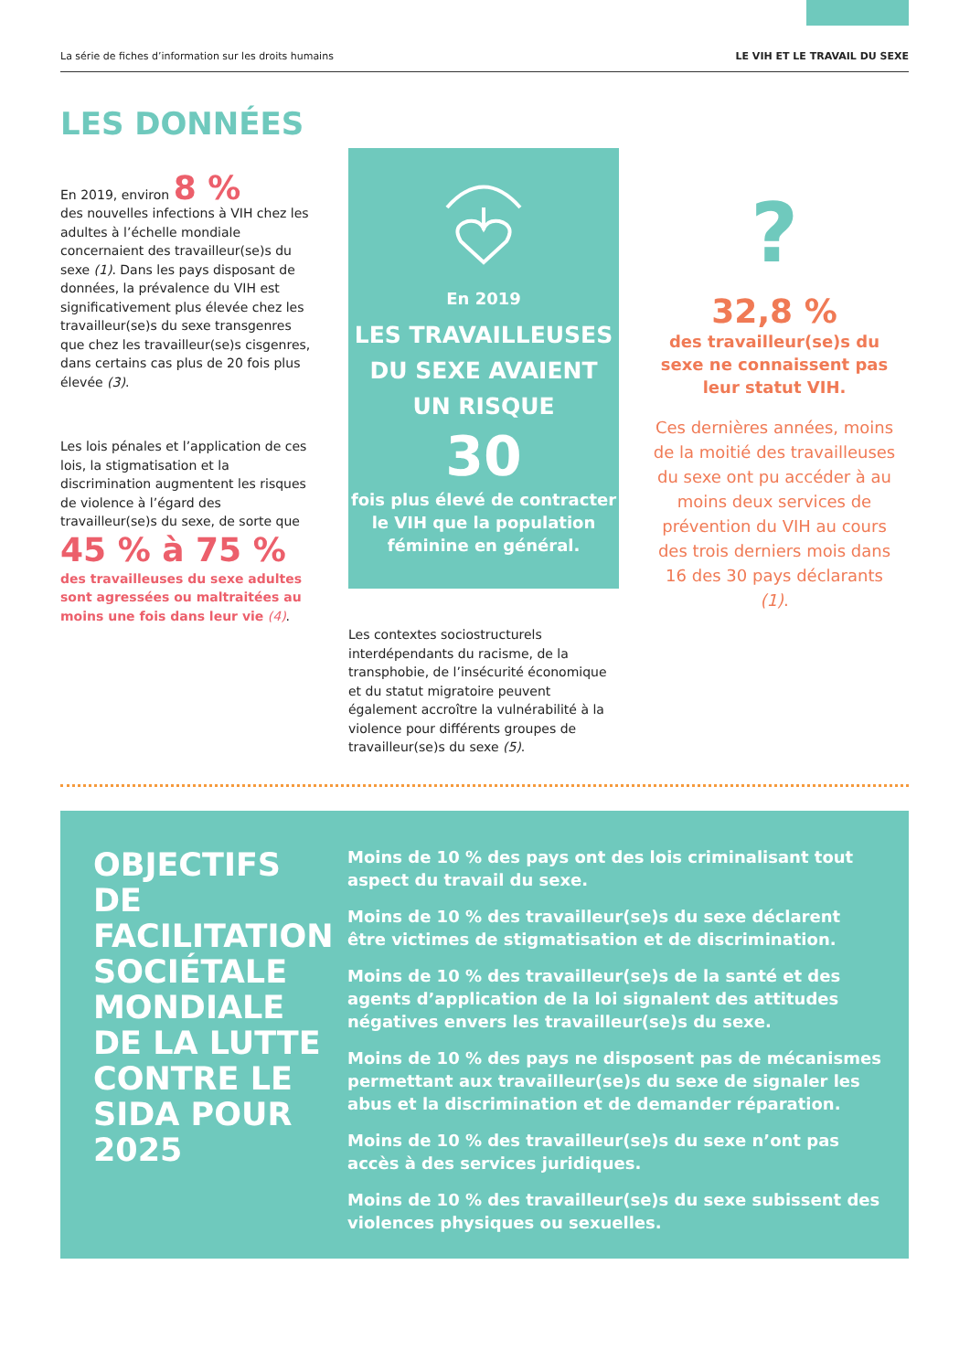La série de fiches d’information sur les droits humains LE VIH ET LE TRAVAIL DU SEXE
LES DONNÉES
En 2019, environ 8 %
des nouvelles infections à VIH chez les adultes à l’échelle mondiale concernaient des travailleur(se)s du sexe (1). Dans les pays disposant de données, la prévalence du VIH est significativement plus élevée chez les travailleur(se)s du sexe transgenres que chez les travailleur(se)s cisgenres, dans certains cas plus de 20 fois plus élevée (3).
Les lois pénales et l’application de ces lois, la stigmatisation et la discrimination augmentent les risques de violence à l’égard des travailleur(se)s du sexe, de sorte que
45 % à 75 %
des travailleuses du sexe adultes sont agressées ou maltraitées au moins une fois dans leur vie (4).
En 2019
LES TRAVAILLEUSES DU SEXE AVAIENT UN RISQUE
30
fois plus élevé de contracter le VIH que la population féminine en général.
Les contextes sociostructurels interdépendants du racisme, de la transphobie, de l’insécurité économique et du statut migratoire peuvent également accroître la vulnérabilité à la violence pour différents groupes de travailleur(se)s du sexe (5).
?
32,8 %
des travailleur(se)s du sexe ne connaissent pas leur statut VIH.
Ces dernières années, moins de la moitié des travailleuses du sexe ont pu accéder à au moins deux services de prévention du VIH au cours des trois derniers mois dans 16 des 30 pays déclarants (1).
OBJECTIFS DE FACILITATION SOCIÉTALE MONDIALE DE LA LUTTE CONTRE LE SIDA POUR 2025
Moins de 10 % des pays ont des lois criminalisant tout aspect du travail du sexe.
Moins de 10 % des travailleur(se)s du sexe déclarent être victimes de stigmatisation et de discrimination.
Moins de 10 % des travailleur(se)s de la santé et des agents d’application de la loi signalent des attitudes négatives envers les travailleur(se)s du sexe.
Moins de 10 % des pays ne disposent pas de mécanismes permettant aux travailleur(se)s du sexe de signaler les abus et la discrimination et de demander réparation.
Moins de 10 % des travailleur(se)s du sexe n’ont pas accès à des services juridiques.
Moins de 10 % des travailleur(se)s du sexe subissent des violences physiques ou sexuelles.